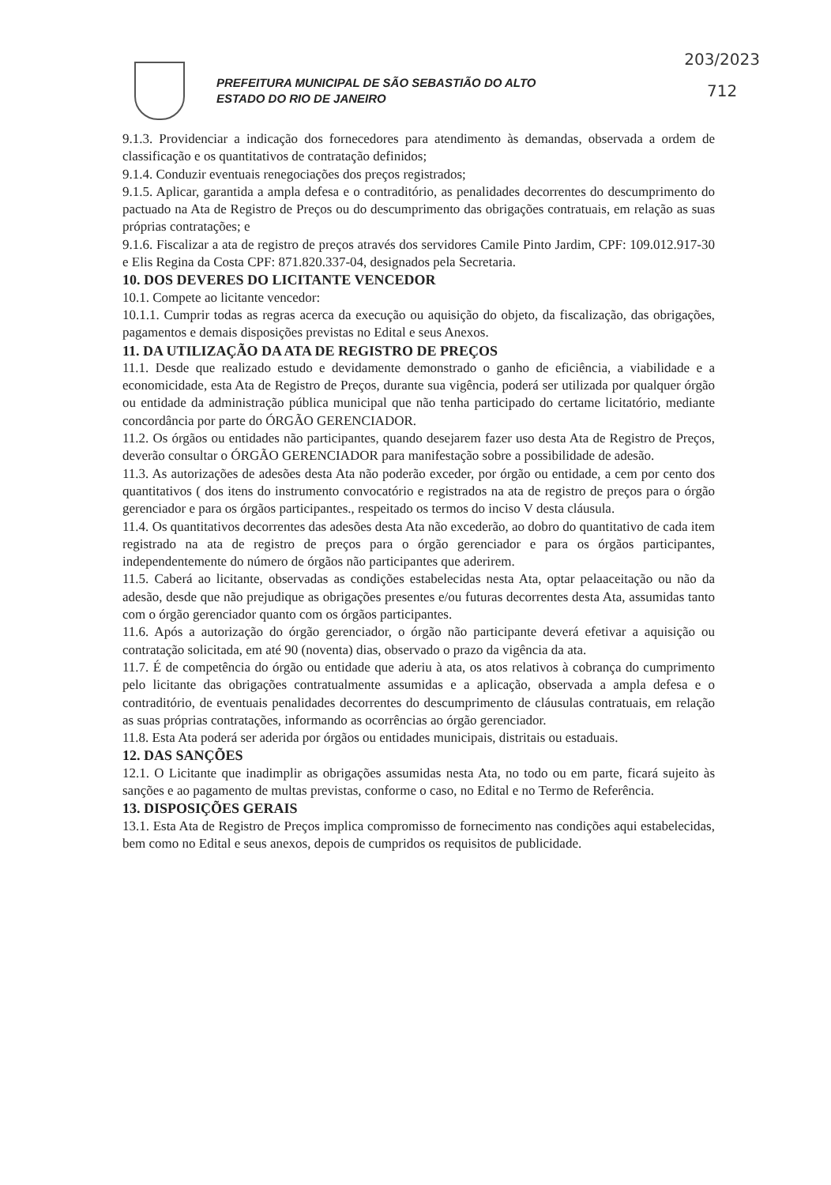PREFEITURA MUNICIPAL DE SÃO SEBASTIÃO DO ALTO
ESTADO DO RIO DE JANEIRO
203/2023
712
9.1.3. Providenciar a indicação dos fornecedores para atendimento às demandas, observada a ordem de classificação e os quantitativos de contratação definidos;
9.1.4. Conduzir eventuais renegociações dos preços registrados;
9.1.5. Aplicar, garantida a ampla defesa e o contraditório, as penalidades decorrentes do descumprimento do pactuado na Ata de Registro de Preços ou do descumprimento das obrigações contratuais, em relação as suas próprias contratações; e
9.1.6. Fiscalizar a ata de registro de preços através dos servidores Camile Pinto Jardim, CPF: 109.012.917-30 e Elis Regina da Costa CPF: 871.820.337-04, designados pela Secretaria.
10. DOS DEVERES DO LICITANTE VENCEDOR
10.1. Compete ao licitante vencedor:
10.1.1. Cumprir todas as regras acerca da execução ou aquisição do objeto, da fiscalização, das obrigações, pagamentos e demais disposições previstas no Edital e seus Anexos.
11. DA UTILIZAÇÃO DA ATA DE REGISTRO DE PREÇOS
11.1. Desde que realizado estudo e devidamente demonstrado o ganho de eficiência, a viabilidade e a economicidade, esta Ata de Registro de Preços, durante sua vigência, poderá ser utilizada por qualquer órgão ou entidade da administração pública municipal que não tenha participado do certame licitatório, mediante concordância por parte do ÓRGÃO GERENCIADOR.
11.2. Os órgãos ou entidades não participantes, quando desejarem fazer uso desta Ata de Registro de Preços, deverão consultar o ÓRGÃO GERENCIADOR para manifestação sobre a possibilidade de adesão.
11.3. As autorizações de adesões desta Ata não poderão exceder, por órgão ou entidade, a cem por cento dos quantitativos ( dos itens do instrumento convocatório e registrados na ata de registro de preços para o órgão gerenciador e para os órgãos participantes., respeitado os termos do inciso V desta cláusula.
11.4. Os quantitativos decorrentes das adesões desta Ata não excederão, ao dobro do quantitativo de cada item registrado na ata de registro de preços para o órgão gerenciador e para os órgãos participantes, independentemente do número de órgãos não participantes que aderirem.
11.5. Caberá ao licitante, observadas as condições estabelecidas nesta Ata, optar pelaaceitação ou não da adesão, desde que não prejudique as obrigações presentes e/ou futuras decorrentes desta Ata, assumidas tanto com o órgão gerenciador quanto com os órgãos participantes.
11.6. Após a autorização do órgão gerenciador, o órgão não participante deverá efetivar a aquisição ou contratação solicitada, em até 90 (noventa) dias, observado o prazo da vigência da ata.
11.7. É de competência do órgão ou entidade que aderiu à ata, os atos relativos à cobrança do cumprimento pelo licitante das obrigações contratualmente assumidas e a aplicação, observada a ampla defesa e o contraditório, de eventuais penalidades decorrentes do descumprimento de cláusulas contratuais, em relação as suas próprias contratações, informando as ocorrências ao órgão gerenciador.
11.8. Esta Ata poderá ser aderida por órgãos ou entidades municipais, distritais ou estaduais.
12. DAS SANÇÕES
12.1. O Licitante que inadimplir as obrigações assumidas nesta Ata, no todo ou em parte, ficará sujeito às sanções e ao pagamento de multas previstas, conforme o caso, no Edital e no Termo de Referência.
13. DISPOSIÇÕES GERAIS
13.1. Esta Ata de Registro de Preços implica compromisso de fornecimento nas condições aqui estabelecidas, bem como no Edital e seus anexos, depois de cumpridos os requisitos de publicidade.